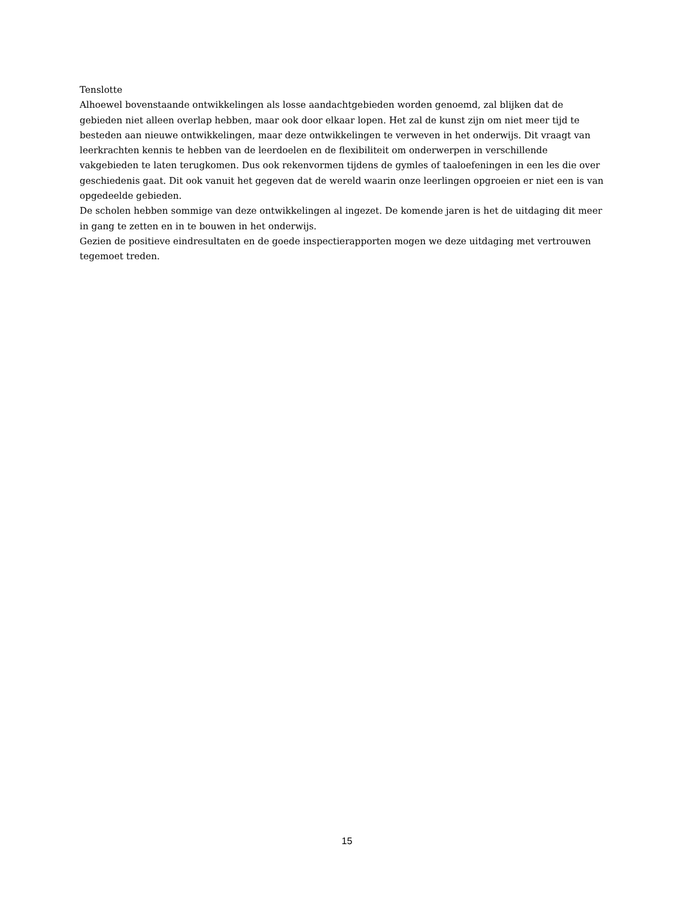Tenslotte
Alhoewel bovenstaande ontwikkelingen als losse aandachtgebieden worden genoemd, zal blijken dat de gebieden niet alleen overlap hebben, maar ook door elkaar lopen. Het zal de kunst zijn om niet meer tijd te besteden aan nieuwe ontwikkelingen, maar deze ontwikkelingen te verweven in het onderwijs. Dit vraagt van leerkrachten kennis te hebben van de leerdoelen en de flexibiliteit om onderwerpen in verschillende vakgebieden te laten terugkomen. Dus ook rekenvormen tijdens de gymles of taaloefeningen in een les die over geschiedenis gaat. Dit ook vanuit het gegeven dat de wereld waarin onze leerlingen opgroeien er niet een is van opgedeelde gebieden.
De scholen hebben sommige van deze ontwikkelingen al ingezet. De komende jaren is het de uitdaging dit meer in gang te zetten en in te bouwen in het onderwijs.
Gezien de positieve eindresultaten en de goede inspectierapporten mogen we deze uitdaging met vertrouwen tegemoet treden.
15